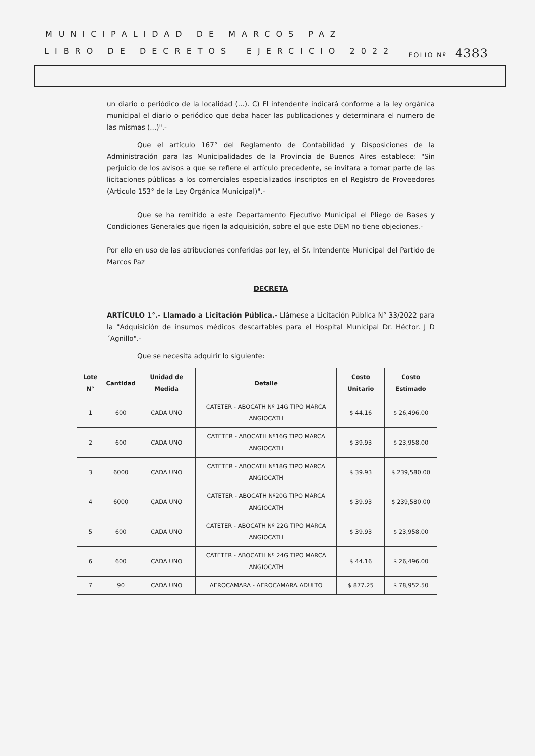MUNICIPALIDAD DE MARCOS PAZ
LIBRO DE DECRETOS EJERCICIO 2022 FOLIO Nº 4383
un diario o periódico de la localidad (...). C) El intendente indicará conforme a la ley orgánica municipal el diario o periódico que deba hacer las publicaciones y determinara el numero de las mismas (...)".-
Que el artículo 167° del Reglamento de Contabilidad y Disposiciones de la Administración para las Municipalidades de la Provincia de Buenos Aires establece: "Sin perjuicio de los avisos a que se refiere el artículo precedente, se invitara a tomar parte de las licitaciones públicas a los comerciales especializados inscriptos en el Registro de Proveedores (Articulo 153° de la Ley Orgánica Municipal)".-
Que se ha remitido a este Departamento Ejecutivo Municipal el Pliego de Bases y Condiciones Generales que rigen la adquisición, sobre el que este DEM no tiene objeciones.-
Por ello en uso de las atribuciones conferidas por ley, el Sr. Intendente Municipal del Partido de Marcos Paz
DECRETA
ARTÍCULO 1°.- Llamado a Licitación Pública.- Llámese a Licitación Pública N° 33/2022 para la "Adquisición de insumos médicos descartables para el Hospital Municipal Dr. Héctor. J D´Agnillo".-
Que se necesita adquirir lo siguiente:
| Lote N° | Cantidad | Unidad de Medida | Detalle | Costo Unitario | Costo Estimado |
| --- | --- | --- | --- | --- | --- |
| 1 | 600 | CADA UNO | CATETER - ABOCATH Nº 14G TIPO MARCA ANGIOCATH | $ 44.16 | $ 26,496.00 |
| 2 | 600 | CADA UNO | CATETER - ABOCATH Nº16G TIPO MARCA ANGIOCATH | $ 39.93 | $ 23,958.00 |
| 3 | 6000 | CADA UNO | CATETER - ABOCATH Nº18G TIPO MARCA ANGIOCATH | $ 39.93 | $ 239,580.00 |
| 4 | 6000 | CADA UNO | CATETER - ABOCATH Nº20G TIPO MARCA ANGIOCATH | $ 39.93 | $ 239,580.00 |
| 5 | 600 | CADA UNO | CATETER - ABOCATH Nº 22G TIPO MARCA ANGIOCATH | $ 39.93 | $ 23,958.00 |
| 6 | 600 | CADA UNO | CATETER - ABOCATH Nº 24G TIPO MARCA ANGIOCATH | $ 44.16 | $ 26,496.00 |
| 7 | 90 | CADA UNO | AEROCAMARA - AEROCAMARA ADULTO | $ 877.25 | $ 78,952.50 |